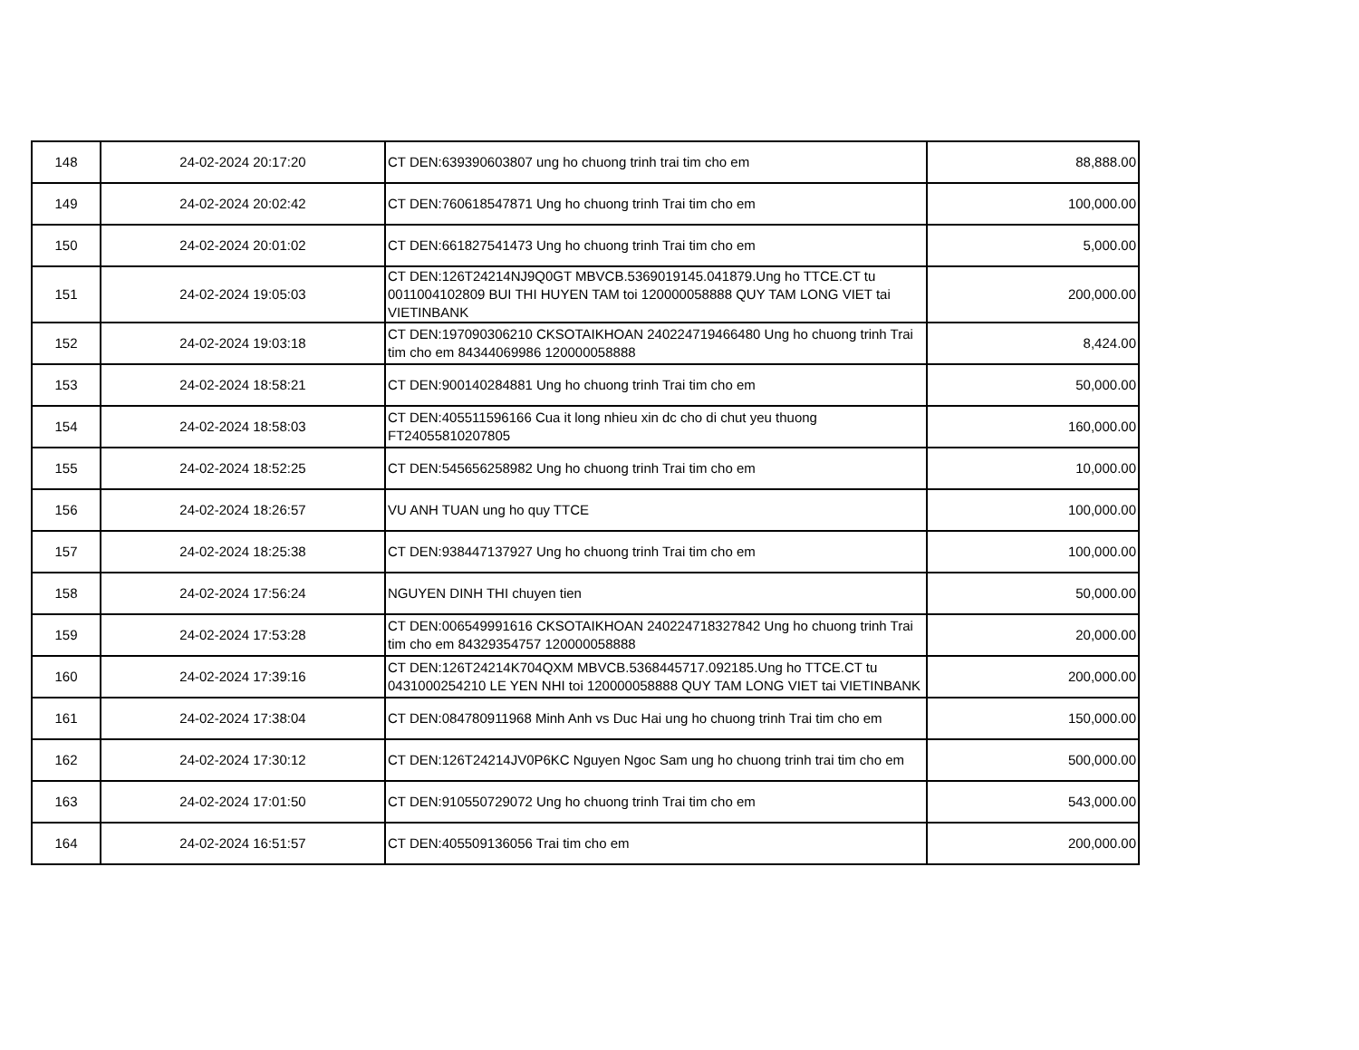| 148 | 24-02-2024 20:17:20 | CT DEN:639390603807 ung ho chuong trinh trai tim cho em | 88,888.00 |
| 149 | 24-02-2024 20:02:42 | CT DEN:760618547871 Ung ho chuong trinh Trai tim cho em | 100,000.00 |
| 150 | 24-02-2024 20:01:02 | CT DEN:661827541473 Ung ho chuong trinh Trai tim cho em | 5,000.00 |
| 151 | 24-02-2024 19:05:03 | CT DEN:126T24214NJ9Q0GT MBVCB.5369019145.041879.Ung ho TTCE.CT tu 0011004102809 BUI THI HUYEN TAM toi 120000058888 QUY TAM LONG VIET tai VIETINBANK | 200,000.00 |
| 152 | 24-02-2024 19:03:18 | CT DEN:197090306210 CKSOTAIKHOAN 240224719466480 Ung ho chuong trinh Trai tim cho em 84344069986 120000058888 | 8,424.00 |
| 153 | 24-02-2024 18:58:21 | CT DEN:900140284881 Ung ho chuong trinh Trai tim cho em | 50,000.00 |
| 154 | 24-02-2024 18:58:03 | CT DEN:405511596166 Cua it long nhieu xin dc cho di chut yeu thuong FT24055810207805 | 160,000.00 |
| 155 | 24-02-2024 18:52:25 | CT DEN:545656258982 Ung ho chuong trinh Trai tim cho em | 10,000.00 |
| 156 | 24-02-2024 18:26:57 | VU ANH TUAN ung ho quy TTCE | 100,000.00 |
| 157 | 24-02-2024 18:25:38 | CT DEN:938447137927 Ung ho chuong trinh Trai tim cho em | 100,000.00 |
| 158 | 24-02-2024 17:56:24 | NGUYEN DINH THI chuyen tien | 50,000.00 |
| 159 | 24-02-2024 17:53:28 | CT DEN:006549991616 CKSOTAIKHOAN 240224718327842 Ung ho chuong trinh Trai tim cho em 84329354757 120000058888 | 20,000.00 |
| 160 | 24-02-2024 17:39:16 | CT DEN:126T24214K704QXM MBVCB.5368445717.092185.Ung ho TTCE.CT tu 0431000254210 LE YEN NHI toi 120000058888 QUY TAM LONG VIET tai VIETINBANK | 200,000.00 |
| 161 | 24-02-2024 17:38:04 | CT DEN:084780911968 Minh Anh vs Duc Hai ung ho chuong trinh Trai tim cho em | 150,000.00 |
| 162 | 24-02-2024 17:30:12 | CT DEN:126T24214JV0P6KC Nguyen Ngoc Sam ung ho chuong trinh trai tim cho em | 500,000.00 |
| 163 | 24-02-2024 17:01:50 | CT DEN:910550729072 Ung ho chuong trinh Trai tim cho em | 543,000.00 |
| 164 | 24-02-2024 16:51:57 | CT DEN:405509136056 Trai tim cho em | 200,000.00 |